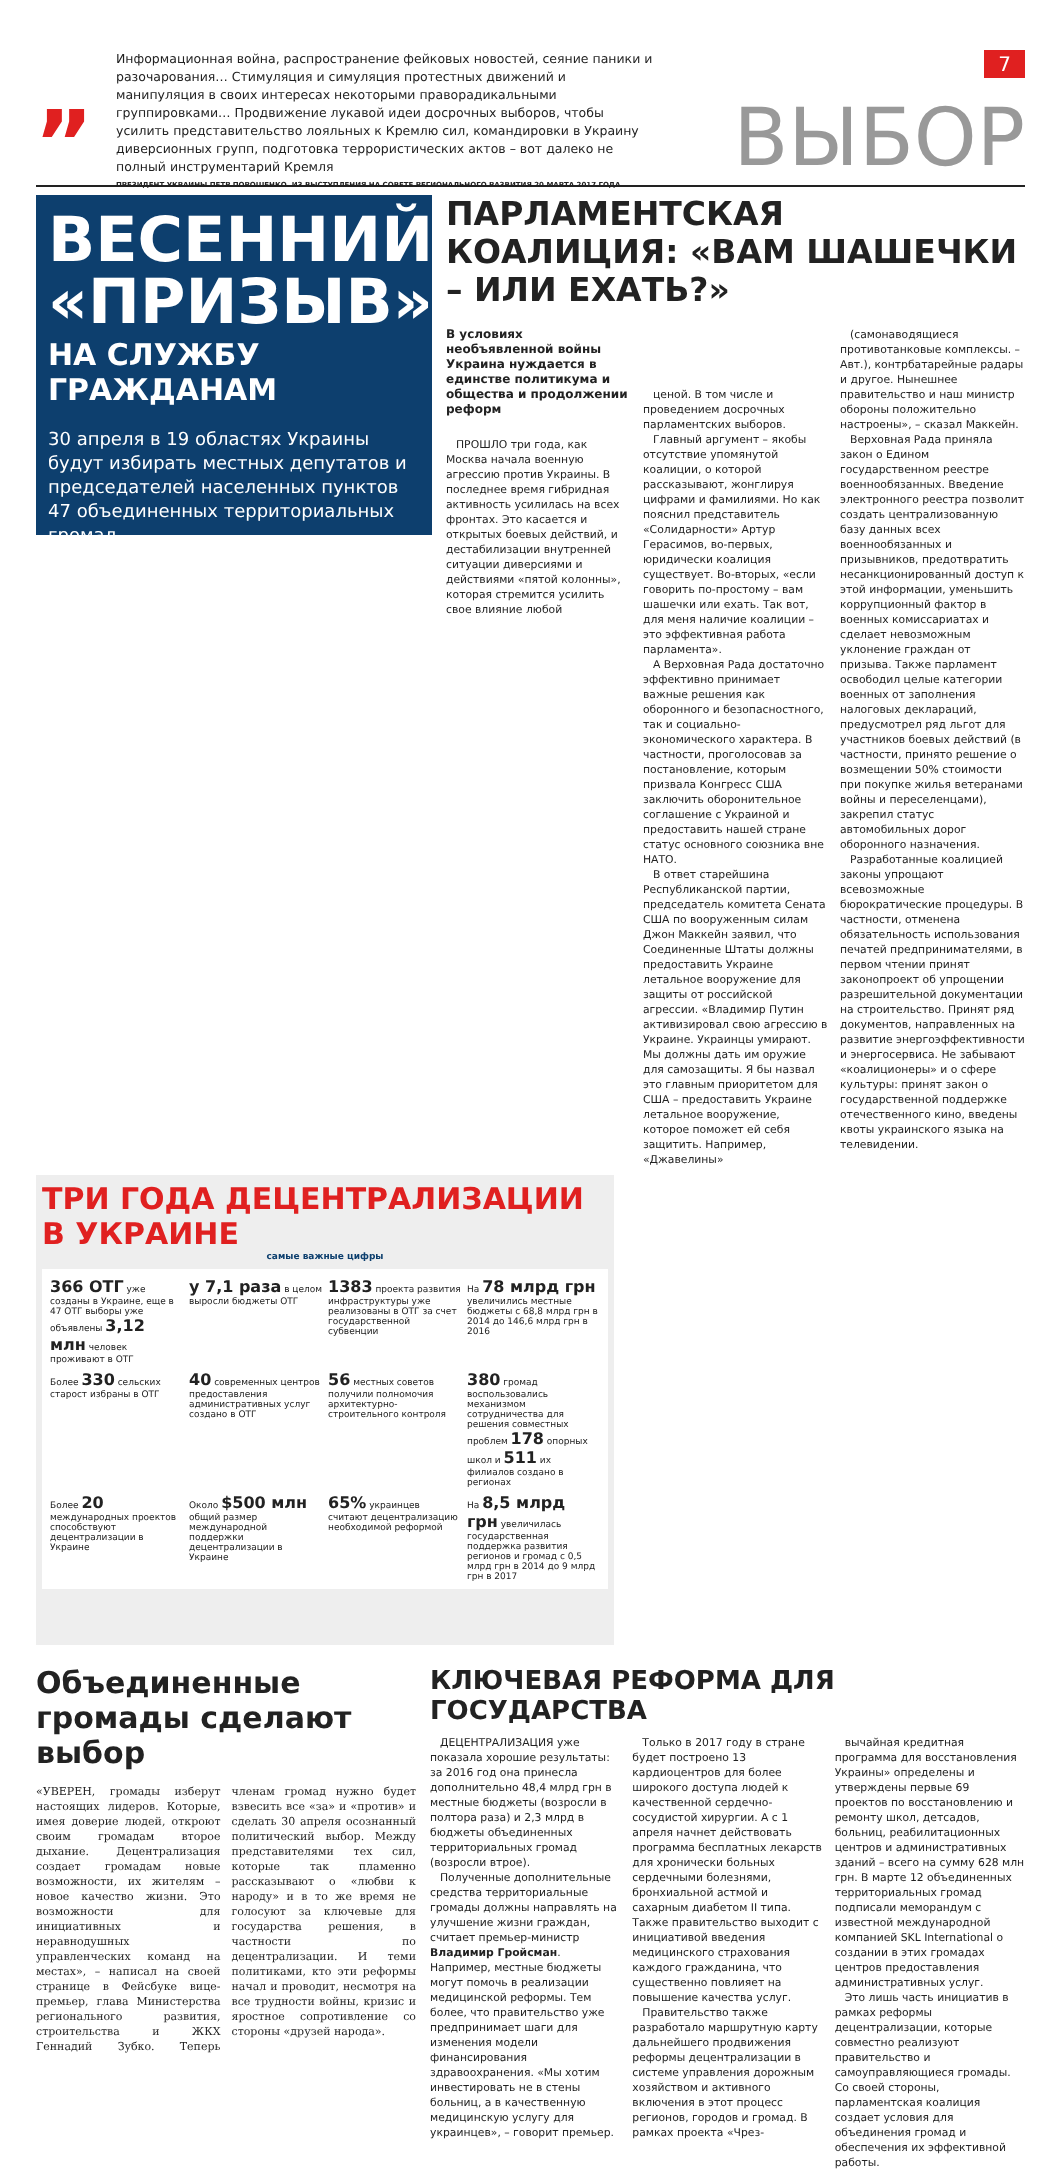„
Информационная война, распространение фейковых новостей, сеяние паники и разочарования… Стимуляция и симуляция протестных движений и манипуляция в своих интересах некоторыми праворадикальными группировками… Продвижение лукавой идеи досрочных выборов, чтобы усилить представительство лояльных к Кремлю сил, командировки в Украину диверсионных групп, подготовка террористических актов – вот далеко не полный инструментарий Кремля
ПРЕЗИДЕНТ УКРАИНЫ ПЕТР ПОРОШЕНКО. ИЗ ВЫСТУПЛЕНИЯ НА СОВЕТЕ РЕГИОНАЛЬНОГО РАЗВИТИЯ 20 МАРТА 2017 ГОДА
7
ВЫБОР
ВЕСЕННИЙ «ПРИЗЫВ»
НА СЛУЖБУ ГРАЖДАНАМ
30 апреля в 19 областях Украины будут избирать местных депутатов и председателей населенных пунктов 47 объединенных территориальных громад
ПАРЛАМЕНТСКАЯ КОАЛИЦИЯ: «ВАМ ШАШЕЧКИ – ИЛИ ЕХАТЬ?»
В условиях необъявленной войны Украина нуждается в единстве политикума и общества и продолжении реформ
ПРОШЛО три года, как Москва начала военную агрессию против Украины. В последнее время гибридная активность усилилась на всех фронтах. Это касается и открытых боевых действий, и дестабилизации внутренней ситуации диверсиями и действиями «пятой колонны», которая стремится усилить свое влияние любой
ценой. В том числе и проведением досрочных парламентских выборов.
Главный аргумент – якобы отсутствие упомянутой коалиции, о которой рассказывают, жонглируя цифрами и фамилиями. Но как пояснил представитель «Солидарности» Артур Герасимов, во-первых, юридически коалиция существует. Во-вторых, «если говорить по-простому – вам шашечки или ехать. Так вот, для меня наличие коалиции – это эффективная работа парламента».
А Верховная Рада достаточно эффективно принимает важные решения как оборонного и безопасностного, так и социально-экономического характера. В частности, проголосовав за постановление, которым призвала Конгресс США заключить оборонительное соглашение с Украиной и предоставить нашей стране статус основного союзника вне НАТО.
В ответ старейшина Республиканской партии, председатель комитета Сената США по вооруженным силам Джон Маккейн заявил, что Соединенные Штаты должны предоставить Украине летальное вооружение для защиты от российской агрессии. «Владимир Путин активизировал свою агрессию в Украине. Украинцы умирают. Мы должны дать им оружие для самозащиты. Я бы назвал это главным приоритетом для США – предоставить Украине летальное вооружение, которое поможет ей себя защитить. Например, «Джавелины»
(самонаводящиеся противотанковые комплексы. – Авт.), контрбатарейные радары и другое. Нынешнее правительство и наш министр обороны положительно настроены», – сказал Маккейн.
Верховная Рада приняла закон о Едином государственном реестре военнообязанных. Введение электронного реестра позволит создать централизованную базу данных всех военнообязанных и призывников, предотвратить несанкционированный доступ к этой информации, уменьшить коррупционный фактор в военных комиссариатах и сделает невозможным уклонение граждан от призыва. Также парламент освободил целые категории военных от заполнения налоговых деклараций, предусмотрел ряд льгот для участников боевых действий (в частности, принято решение о возмещении 50% стоимости при покупке жилья ветеранами войны и переселенцами), закрепил статус автомобильных дорог оборонного назначения.
Разработанные коалицией законы упрощают всевозможные бюрократические процедуры. В частности, отменена обязательность использования печатей предпринимателями, в первом чтении принят законопроект об упрощении разрешительной документации на строительство. Принят ряд документов, направленных на развитие энергоэффективности и энергосервиса. Не забывают «коалиционеры» и о сфере культуры: принят закон о государственной поддержке отечественного кино, введены квоты украинского языка на телевидении.
ТРИ ГОДА ДЕЦЕНТРАЛИЗАЦИИ В УКРАИНЕ
самые важные цифры
366 ОТГ уже созданы в Украине, еще в 47 ОТГ выборы уже объявлены 3,12 млн человек проживают в ОТГ
у 7,1 раза в целом выросли бюджеты ОТГ
1383 проекта развития инфраструктуры уже реализованы в ОТГ за счет государственной субвенции
На 78 млрд грн увеличились местные бюджеты с 68,8 млрд грн в 2014 до 146,6 млрд грн в 2016
Более 330 сельских старост избраны в ОТГ
40 современных центров предоставления административных услуг создано в ОТГ
56 местных советов получили полномочия архитектурно-строительного контроля
380 громад воспользовались механизмом сотрудничества для решения совместных проблем 178 опорных школ и 511 их филиалов создано в регионах
Более 20 международных проектов способствуют децентрализации в Украине
Около $500 млн общий размер международной поддержки децентрализации в Украине
65% украинцев считают децентрализацию необходимой реформой
На 8,5 млрд грн увеличилась государственная поддержка развития регионов и громад с 0,5 млрд грн в 2014 до 9 млрд грн в 2017
Объединенные громады сделают выбор
«УВЕРЕН, громады изберут настоящих лидеров. Которые, имея доверие людей, откроют своим громадам второе дыхание. Децентрализация создает громадам новые возможности, их жителям – новое качество жизни. Это возможности для инициативных и неравнодушных управленческих команд на местах», – написал на своей странице в Фейсбуке вице-премьер, глава Министерства регионального развития, строительства и ЖКХ Геннадий Зубко. Теперь членам громад нужно будет взвесить все «за» и «против» и сделать 30 апреля осознанный политический выбор. Между представителями тех сил, которые так пламенно рассказывают о «любви к народу» и в то же время не голосуют за ключевые для государства решения, в частности по децентрализации. И теми политиками, кто эти реформы начал и проводит, несмотря на все трудности войны, кризис и яростное сопротивление со стороны «друзей народа».
КЛЮЧЕВАЯ РЕФОРМА ДЛЯ ГОСУДАРСТВА
ДЕЦЕНТРАЛИЗАЦИЯ уже показала хорошие результаты: за 2016 год она принесла дополнительно 48,4 млрд грн в местные бюджеты (возросли в полтора раза) и 2,3 млрд в бюджеты объединенных территориальных громад (возросли втрое).
Полученные дополнительные средства территориальные громады должны направлять на улучшение жизни граждан, считает премьер-министр Владимир Гройсман. Например, местные бюджеты могут помочь в реализации медицинской реформы. Тем более, что правительство уже предпринимает шаги для изменения модели финансирования здравоохранения. «Мы хотим инвестировать не в стены больниц, а в качественную медицинскую услугу для украинцев», – говорит премьер.
Только в 2017 году в стране будет построено 13 кардиоцентров для более широкого доступа людей к качественной сердечно-сосудистой хирургии. А с 1 апреля начнет действовать программа бесплатных лекарств для хронически больных сердечными болезнями, бронхиальной астмой и сахарным диабетом II типа. Также правительство выходит с инициативой введения медицинского страхования каждого гражданина, что существенно повлияет на повышение качества услуг.
Правительство также разработало маршрутную карту дальнейшего продвижения реформы децентрализации в системе управления дорожным хозяйством и активного включения в этот процесс регионов, городов и громад. В рамках проекта «Чрез-
вычайная кредитная программа для восстановления Украины» определены и утверждены первые 69 проектов по восстановлению и ремонту школ, детсадов, больниц, реабилитационных центров и административных зданий – всего на сумму 628 млн грн. В марте 12 объединенных территориальных громад подписали меморандум с известной международной компанией SKL International о создании в этих громадах центров предоставления административных услуг.
Это лишь часть инициатив в рамках реформы децентрализации, которые совместно реализуют правительство и самоуправляющиеся громады. Со своей стороны, парламентская коалиция создает условия для объединения громад и обеспечения их эффективной работы.